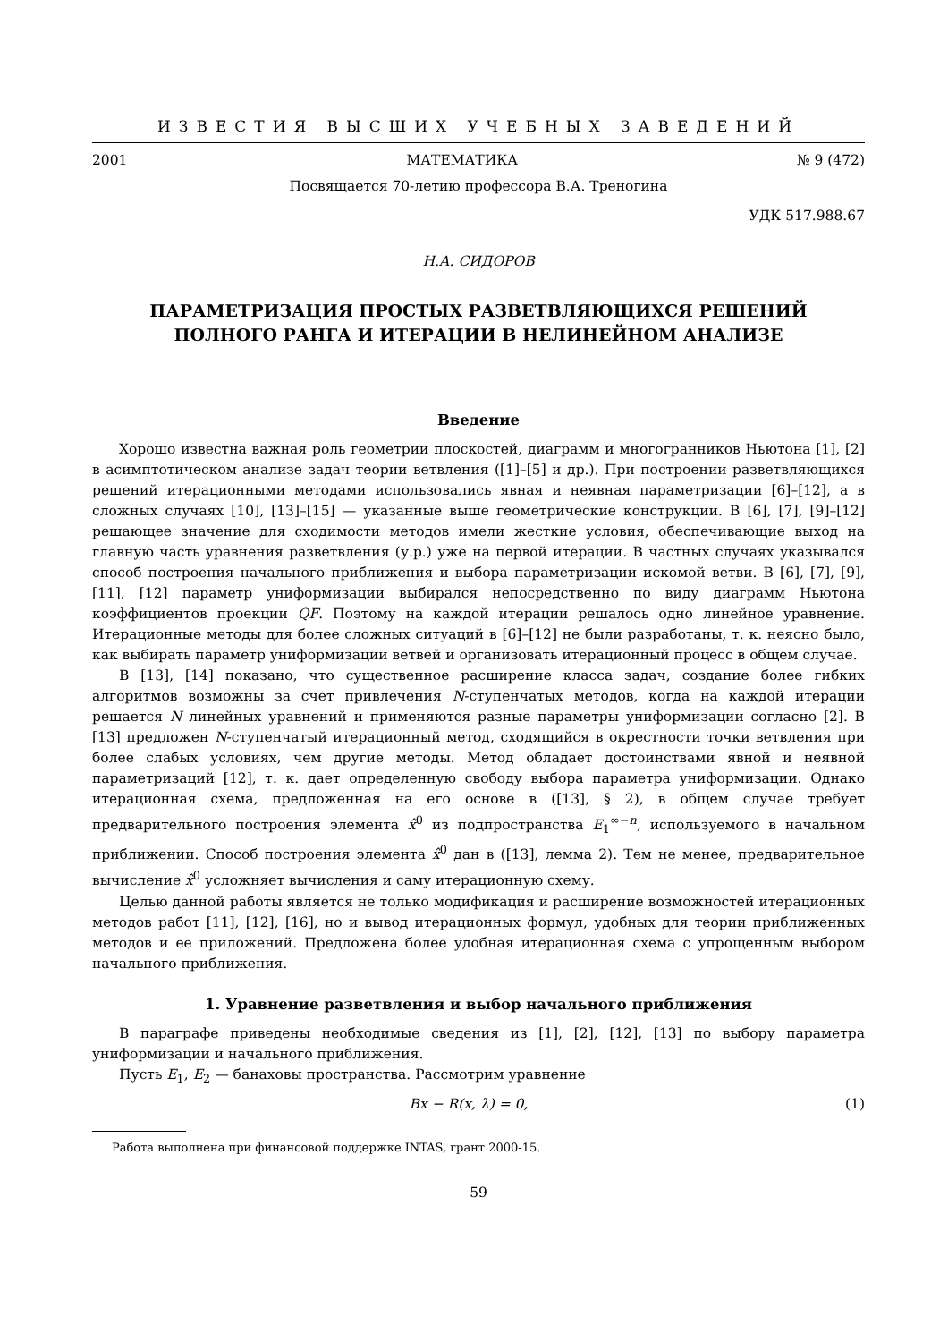ИЗВЕСТИЯ ВЫСШИХ УЧЕБНЫХ ЗАВЕДЕНИЙ
2001 МАТЕМАТИКА № 9 (472)
Посвящается 70-летию профессора В.А. Треногина
УДК 517.988.67
Н.А. СИДОРОВ
ПАРАМЕТРИЗАЦИЯ ПРОСТЫХ РАЗВЕТВЛЯЮЩИХСЯ РЕШЕНИЙ
ПОЛНОГО РАНГА И ИТЕРАЦИИ В НЕЛИНЕЙНОМ АНАЛИЗЕ
Введение
Хорошо известна важная роль геометрии плоскостей, диаграмм и многогранников Ньютона [1], [2] в асимптотическом анализе задач теории ветвления ([1]–[5] и др.). При построении разветвляющихся решений итерационными методами использовались явная и неявная параметризации [6]–[12], а в сложных случаях [10], [13]–[15] — указанные выше геометрические конструкции. В [6], [7], [9]–[12] решающее значение для сходимости методов имели жесткие условия, обеспечивающие выход на главную часть уравнения разветвления (у.р.) уже на первой итерации. В частных случаях указывался способ построения начального приближения и выбора параметризации искомой ветви. В [6], [7], [9], [11], [12] параметр униформизации выбирался непосредственно по виду диаграмм Ньютона коэффициентов проекции QF. Поэтому на каждой итерации решалось одно линейное уравнение. Итерационные методы для более сложных ситуаций в [6]–[12] не были разработаны, т. к. неясно было, как выбирать параметр униформизации ветвей и организовать итерационный процесс в общем случае.
В [13], [14] показано, что существенное расширение класса задач, создание более гибких алгоритмов возможны за счет привлечения N-ступенчатых методов, когда на каждой итерации решается N линейных уравнений и применяются разные параметры униформизации согласно [2]. В [13] предложен N-ступенчатый итерационный метод, сходящийся в окрестности точки ветвления при более слабых условиях, чем другие методы. Метод обладает достоинствами явной и неявной параметризаций [12], т. к. дает определенную свободу выбора параметра униформизации. Однако итерационная схема, предложенная на его основе в ([13], § 2), в общем случае требует предварительного построения элемента x̂<sup>0</sup> из подпространства E<sub>1</sub><sup>∞−n</sup>, используемого в начальном приближении. Способ построения элемента x̂<sup>0</sup> дан в ([13], лемма 2). Тем не менее, предварительное вычисление x̂<sup>0</sup> усложняет вычисления и саму итерационную схему.
Целью данной работы является не только модификация и расширение возможностей итерационных методов работ [11], [12], [16], но и вывод итерационных формул, удобных для теории приближенных методов и ее приложений. Предложена более удобная итерационная схема с упрощенным выбором начального приближения.
1. Уравнение разветвления и выбор начального приближения
В параграфе приведены необходимые сведения из [1], [2], [12], [13] по выбору параметра униформизации и начального приближения.
Пусть E<sub>1</sub>, E<sub>2</sub> — банаховы пространства. Рассмотрим уравнение
Bx − R(x, λ) = 0, (1)
Работа выполнена при финансовой поддержке INTAS, грант 2000-15.
59